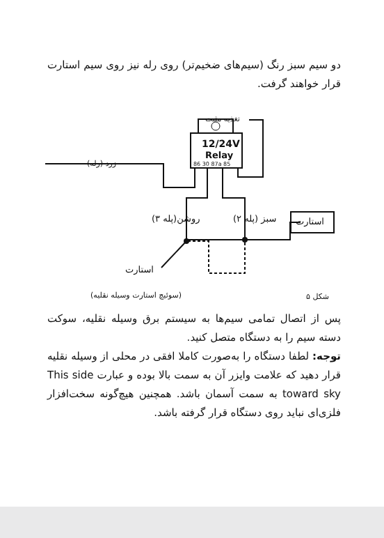دو سیم سبز رنگ (سیم‌های ضخیم‌تر) روی رله نیز روی سیم استارت قرار خواهند گرفت.
12/24V
Relay
86 30 87a 85
تغذیه مثبت
زرد (رله)
روشن(پله ۳) سبز (پله ۲) استارت
استارت
(سوئیچ استارت وسیله نقلیه) شکل ۵
پس از اتصال تمامی سیم‌ها به سیستم برق وسیله نقلیه، سوکت دسته سیم را به دستگاه متصل کنید.
توجه: لطفا دستگاه را به‌صورت کاملا افقی در محلی از وسیله نقلیه قرار دهید که علامت وایزر آن به سمت بالا بوده و عبارت This side toward sky به سمت آسمان باشد. همچنین هیچ‌گونه سخت‌افزار فلزی‌ای نباید روی دستگاه قرار گرفته باشد.